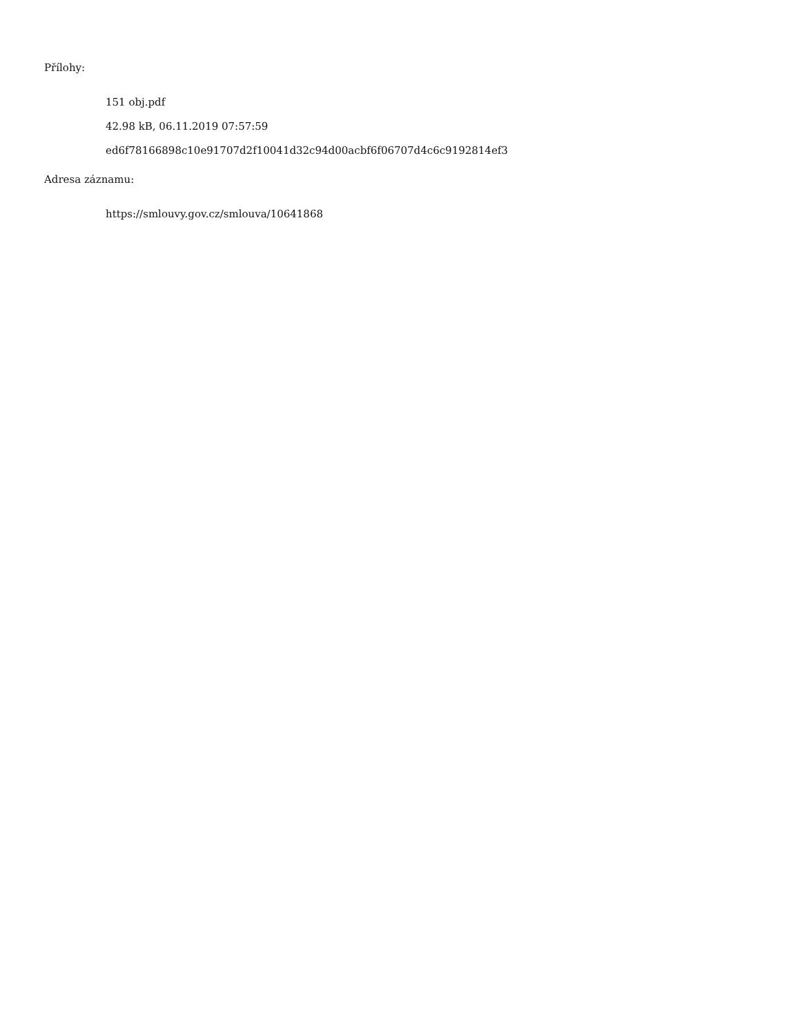Přílohy:
151 obj.pdf
42.98 kB, 06.11.2019 07:57:59
ed6f78166898c10e91707d2f10041d32c94d00acbf6f06707d4c6c9192814ef3
Adresa záznamu:
https://smlouvy.gov.cz/smlouva/10641868